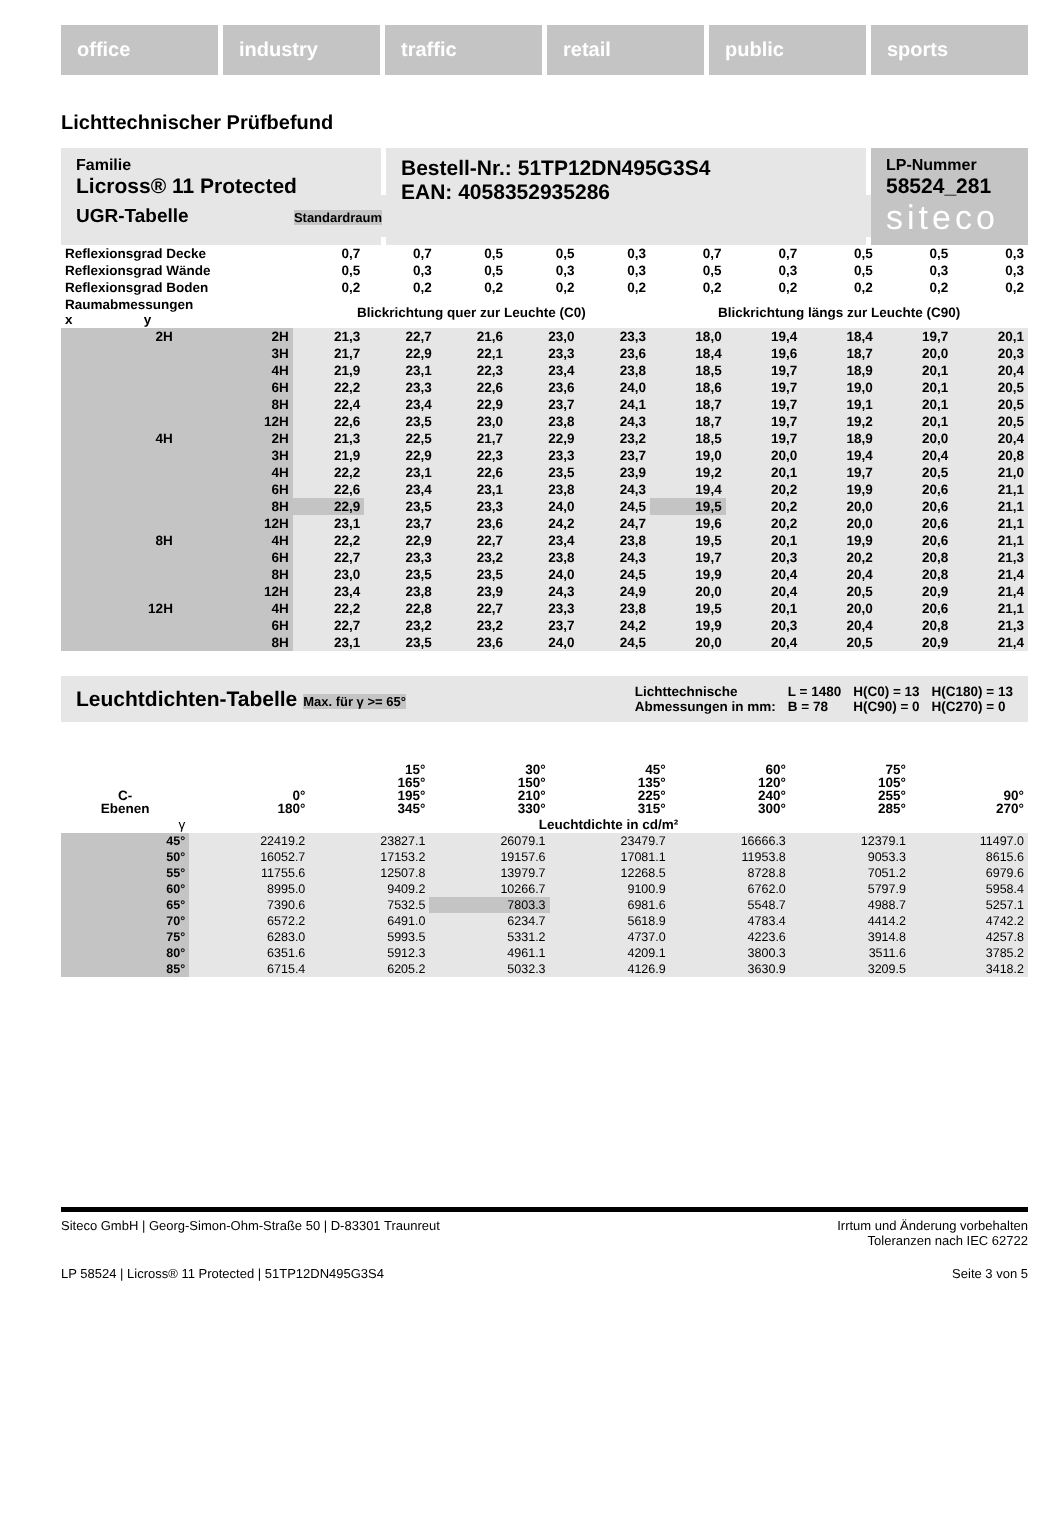office industry traffic retail public sports
Lichttechnischer Prüfbefund
Familie
Licross® 11 Protected
Bestell-Nr.: 51TP12DN495G3S4
EAN: 4058352935286
LP-Nummer
58524_281
siteco
UGR-Tabelle Standardraum
| Reflexionsgrad Decke | | 0,7 | 0,7 | 0,5 | 0,5 | 0,3 | 0,7 | 0,7 | 0,5 | 0,5 | 0,3 |
| Reflexionsgrad Wände | | 0,5 | 0,3 | 0,5 | 0,3 | 0,3 | 0,5 | 0,3 | 0,5 | 0,3 | 0,3 |
| Reflexionsgrad Boden | | 0,2 | 0,2 | 0,2 | 0,2 | 0,2 | 0,2 | 0,2 | 0,2 | 0,2 | 0,2 |
| Raumabmessungen x y | | Blickrichtung quer zur Leuchte (C0) | | | | | Blickrichtung längs zur Leuchte (C90) | | | | |
| 2H | 2H | 21,3 | 22,7 | 21,6 | 23,0 | 23,3 | 18,0 | 19,4 | 18,4 | 19,7 | 20,1 |
| | 3H | 21,7 | 22,9 | 22,1 | 23,3 | 23,6 | 18,4 | 19,6 | 18,7 | 20,0 | 20,3 |
| | 4H | 21,9 | 23,1 | 22,3 | 23,4 | 23,8 | 18,5 | 19,7 | 18,9 | 20,1 | 20,4 |
| | 6H | 22,2 | 23,3 | 22,6 | 23,6 | 24,0 | 18,6 | 19,7 | 19,0 | 20,1 | 20,5 |
| | 8H | 22,4 | 23,4 | 22,9 | 23,7 | 24,1 | 18,7 | 19,7 | 19,1 | 20,1 | 20,5 |
| | 12H | 22,6 | 23,5 | 23,0 | 23,8 | 24,3 | 18,7 | 19,7 | 19,2 | 20,1 | 20,5 |
| 4H | 2H | 21,3 | 22,5 | 21,7 | 22,9 | 23,2 | 18,5 | 19,7 | 18,9 | 20,0 | 20,4 |
| | 3H | 21,9 | 22,9 | 22,3 | 23,3 | 23,7 | 19,0 | 20,0 | 19,4 | 20,4 | 20,8 |
| | 4H | 22,2 | 23,1 | 22,6 | 23,5 | 23,9 | 19,2 | 20,1 | 19,7 | 20,5 | 21,0 |
| | 6H | 22,6 | 23,4 | 23,1 | 23,8 | 24,3 | 19,4 | 20,2 | 19,9 | 20,6 | 21,1 |
| | 8H | 22,9 | 23,5 | 23,3 | 24,0 | 24,5 | 19,5 | 20,2 | 20,0 | 20,6 | 21,1 |
| | 12H | 23,1 | 23,7 | 23,6 | 24,2 | 24,7 | 19,6 | 20,2 | 20,0 | 20,6 | 21,1 |
| 8H | 4H | 22,2 | 22,9 | 22,7 | 23,4 | 23,8 | 19,5 | 20,1 | 19,9 | 20,6 | 21,1 |
| | 6H | 22,7 | 23,3 | 23,2 | 23,8 | 24,3 | 19,7 | 20,3 | 20,2 | 20,8 | 21,3 |
| | 8H | 23,0 | 23,5 | 23,5 | 24,0 | 24,5 | 19,9 | 20,4 | 20,4 | 20,8 | 21,4 |
| | 12H | 23,4 | 23,8 | 23,9 | 24,3 | 24,9 | 20,0 | 20,4 | 20,5 | 20,9 | 21,4 |
| 12H | 4H | 22,2 | 22,8 | 22,7 | 23,3 | 23,8 | 19,5 | 20,1 | 20,0 | 20,6 | 21,1 |
| | 6H | 22,7 | 23,2 | 23,2 | 23,7 | 24,2 | 19,9 | 20,3 | 20,4 | 20,8 | 21,3 |
| | 8H | 23,1 | 23,5 | 23,6 | 24,0 | 24,5 | 20,0 | 20,4 | 20,5 | 20,9 | 21,4 |
Leuchtdichten-Tabelle Max. für γ >= 65°
Lichttechnische
Abmessungen in mm:
L = 1480
B = 78
H(C0) = 13
H(C90) = 0
H(C180) = 13
H(C270) = 0
| C- Ebenen | 0° 180° | 15° 165° 195° 345° | 30° 150° 210° 330° | 45° 135° 225° 315° | 60° 120° 240° 300° | 75° 105° 255° 285° | 90° 270° |
| --- | --- | --- | --- | --- | --- | --- | --- |
| γ | Leuchtdichte in cd/m² | | | | | | |
| 45° | 22419.2 | 23827.1 | 26079.1 | 23479.7 | 16666.3 | 12379.1 | 11497.0 |
| 50° | 16052.7 | 17153.2 | 19157.6 | 17081.1 | 11953.8 | 9053.3 | 8615.6 |
| 55° | 11755.6 | 12507.8 | 13979.7 | 12268.5 | 8728.8 | 7051.2 | 6979.6 |
| 60° | 8995.0 | 9409.2 | 10266.7 | 9100.9 | 6762.0 | 5797.9 | 5958.4 |
| 65° | 7390.6 | 7532.5 | 7803.3 | 6981.6 | 5548.7 | 4988.7 | 5257.1 |
| 70° | 6572.2 | 6491.0 | 6234.7 | 5618.9 | 4783.4 | 4414.2 | 4742.2 |
| 75° | 6283.0 | 5993.5 | 5331.2 | 4737.0 | 4223.6 | 3914.8 | 4257.8 |
| 80° | 6351.6 | 5912.3 | 4961.1 | 4209.1 | 3800.3 | 3511.6 | 3785.2 |
| 85° | 6715.4 | 6205.2 | 5032.3 | 4126.9 | 3630.9 | 3209.5 | 3418.2 |
Siteco GmbH | Georg-Simon-Ohm-Straße 50 | D-83301 Traunreut
Irrtum und Änderung vorbehalten
Toleranzen nach IEC 62722
LP 58524 | Licross® 11 Protected | 51TP12DN495G3S4
Seite 3 von 5